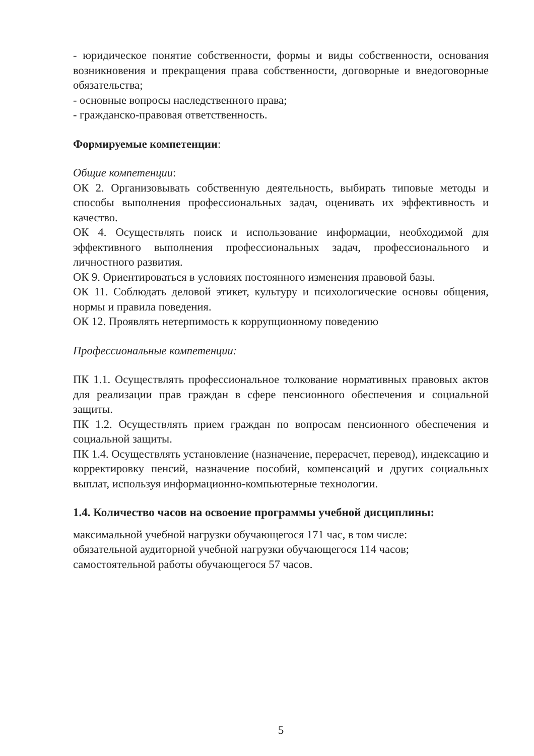- юридическое понятие собственности, формы и виды собственности, основания возникновения и прекращения права собственности, договорные и внедоговорные обязательства;
- основные вопросы наследственного права;
- гражданско-правовая ответственность.
Формируемые компетенции:
Общие компетенции:
ОК 2. Организовывать собственную деятельность, выбирать типовые методы и способы выполнения профессиональных задач, оценивать их эффективность и качество.
ОК 4. Осуществлять поиск и использование информации, необходимой для эффективного выполнения профессиональных задач, профессионального и личностного развития.
ОК 9. Ориентироваться в условиях постоянного изменения правовой базы.
ОК 11. Соблюдать деловой этикет, культуру и психологические основы общения, нормы и правила поведения.
ОК 12. Проявлять нетерпимость к коррупционному поведению
Профессиональные компетенции:
ПК 1.1. Осуществлять профессиональное толкование нормативных правовых актов для реализации прав граждан в сфере пенсионного обеспечения и социальной защиты.
ПК 1.2. Осуществлять прием граждан по вопросам пенсионного обеспечения и социальной защиты.
ПК 1.4. Осуществлять установление (назначение, перерасчет, перевод), индексацию и корректировку пенсий, назначение пособий, компенсаций и других социальных выплат, используя информационно-компьютерные технологии.
1.4. Количество часов на освоение программы учебной дисциплины:
максимальной учебной нагрузки обучающегося 171 час, в том числе:
обязательной аудиторной учебной нагрузки обучающегося 114 часов;
самостоятельной работы обучающегося 57 часов.
5